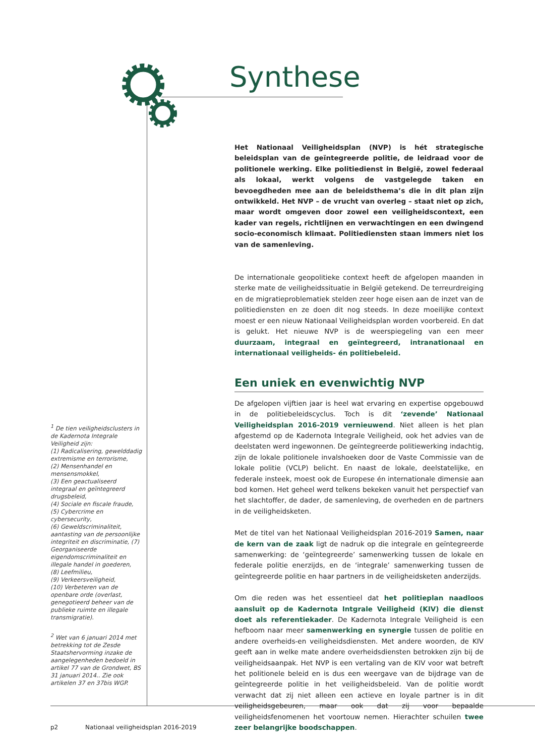Synthese
Het Nationaal Veiligheidsplan (NVP) is hét strategische beleidsplan van de geïntegreerde politie, de leidraad voor de politionele werking. Elke politiedienst in België, zowel federaal als lokaal, werkt volgens de vastgelegde taken en bevoegdheden mee aan de beleidsthema’s die in dit plan zijn ontwikkeld. Het NVP – de vrucht van overleg – staat niet op zich, maar wordt omgeven door zowel een veiligheidscontext, een kader van regels, richtlijnen en verwachtingen en een dwingend socio-economisch klimaat. Politiediensten staan immers niet los van de samenleving.
De internationale geopolitieke context heeft de afgelopen maanden in sterke mate de veiligheidssituatie in België getekend. De terreurdreiging en de migratieproblematiek stelden zeer hoge eisen aan de inzet van de politiediensten en ze doen dit nog steeds. In deze moeilijke context moest er een nieuw Nationaal Veiligheidsplan worden voorbereid. En dat is gelukt. Het nieuwe NVP is de weerspiegeling van een meer duurzaam, integraal en geïntegreerd, intranationaal en internationaal veiligheids- én politiebeleid.
Een uniek en evenwichtig NVP
De afgelopen vijftien jaar is heel wat ervaring en expertise opgebouwd in de politiebeleidscyclus. Toch is dit ‘zevende’ Nationaal Veiligheidsplan 2016-2019 vernieuwend. Niet alleen is het plan afgestemd op de Kadernota Integrale Veiligheid, ook het advies van de deelstaten werd ingewonnen. De geïntegreerde politiewerking indachtig, zijn de lokale politionele invalshoeken door de Vaste Commissie van de lokale politie (VCLP) belicht. En naast de lokale, deelstatelijke, en federale insteek, moest ook de Europese én internationale dimensie aan bod komen. Het geheel werd telkens bekeken vanuit het perspectief van het slachtoffer, de dader, de samenleving, de overheden en de partners in de veiligheidsketen.
Met de titel van het Nationaal Veiligheidsplan 2016-2019 Samen, naar de kern van de zaak ligt de nadruk op die integrale en geïntegreerde samenwerking: de ‘geïntegreerde’ samenwerking tussen de lokale en federale politie enerzijds, en de ‘integrale’ samenwerking tussen de geïntegreerde politie en haar partners in de veiligheidsketen anderzijds.
Om die reden was het essentieel dat het politieplan naadloos aansluit op de Kadernota Intgrale Veiligheid (KIV) die dienst doet als referentiekader. De Kadernota Integrale Veiligheid is een hefboom naar meer samenwerking en synergie tussen de politie en andere overheids-en veiligheidsdiensten. Met andere woorden, de KIV geeft aan in welke mate andere overheidsdiensten betrokken zijn bij de veiligheidsaanpak. Het NVP is een vertaling van de KIV voor wat betreft het politionele beleid en is dus een weergave van de bijdrage van de geïntegreerde politie in het veiligheidsbeleid. Van de politie wordt verwacht dat zij niet alleen een actieve en loyale partner is in dit veiligheidsgebeuren, maar ook dat zij voor bepaalde veiligheidsfenomenen het voortouw nemen. Hierachter schuilen twee zeer belangrijke boodschappen.
<sup>1</sup> De tien veiligheidsclusters in de Kadernota Integrale Veiligheid zijn:
(1) Radicalisering, gewelddadig extremisme en terrorisme,
(2) Mensenhandel en mensensmokkel,
(3) Een geactualiseerd integraal en geïntegreerd drugsbeleid,
(4) Sociale en fiscale fraude,
(5) Cybercrime en cybersecurity,
(6) Geweldscriminaliteit, aantasting van de persoonlijke integriteit en discriminatie, (7) Georganiseerde eigendomscriminaliteit en illegale handel in goederen,
(8) Leefmilieu,
(9) Verkeersveiligheid,
(10) Verbeteren van de openbare orde (overlast, genegotieerd beheer van de publieke ruimte en illegale transmigratie).
<sup>2</sup> Wet van 6 januari 2014 met betrekking tot de Zesde Staatshervorming inzake de aangelegenheden bedoeld in artikel 77 van de Grondwet, BS 31 januari 2014.. Zie ook artikelen 37 en 37bis WGP.
p2 Nationaal veiligheidsplan 2016-2019